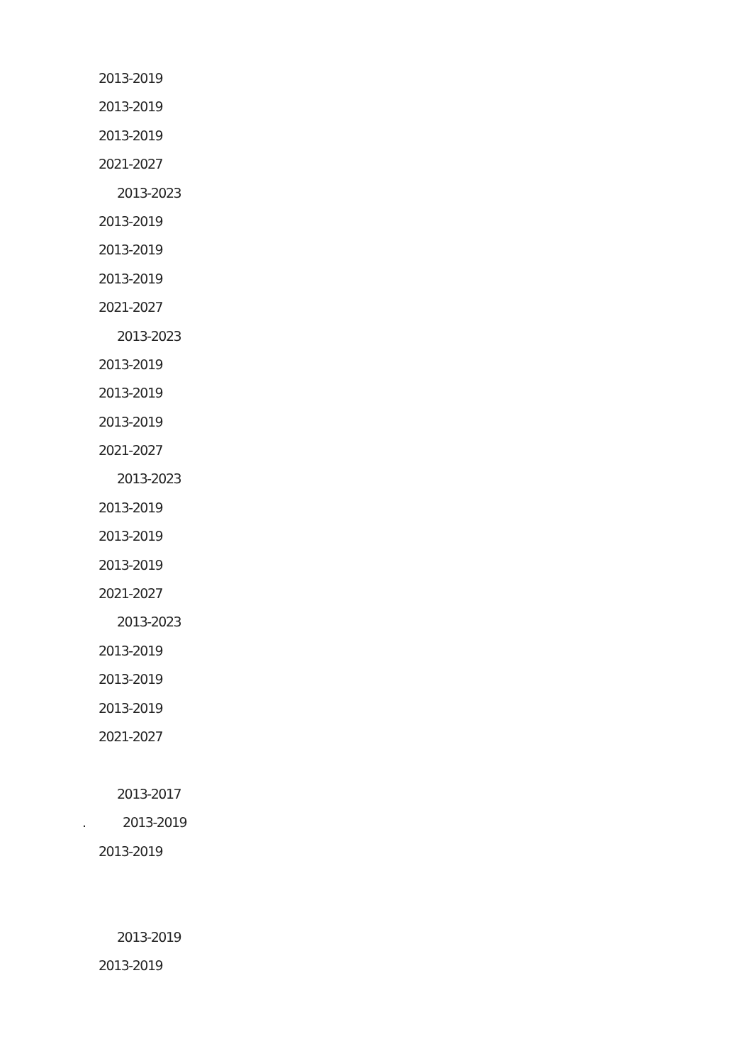2013-2019
2013-2019
2013-2019
2021-2027
2013-2023
2013-2019
2013-2019
2013-2019
2021-2027
2013-2023
2013-2019
2013-2019
2013-2019
2021-2027
2013-2023
2013-2019
2013-2019
2013-2019
2021-2027
2013-2023
2013-2019
2013-2019
2013-2019
2021-2027
2013-2017
. 2013-2019
2013-2019
2013-2019
2013-2019